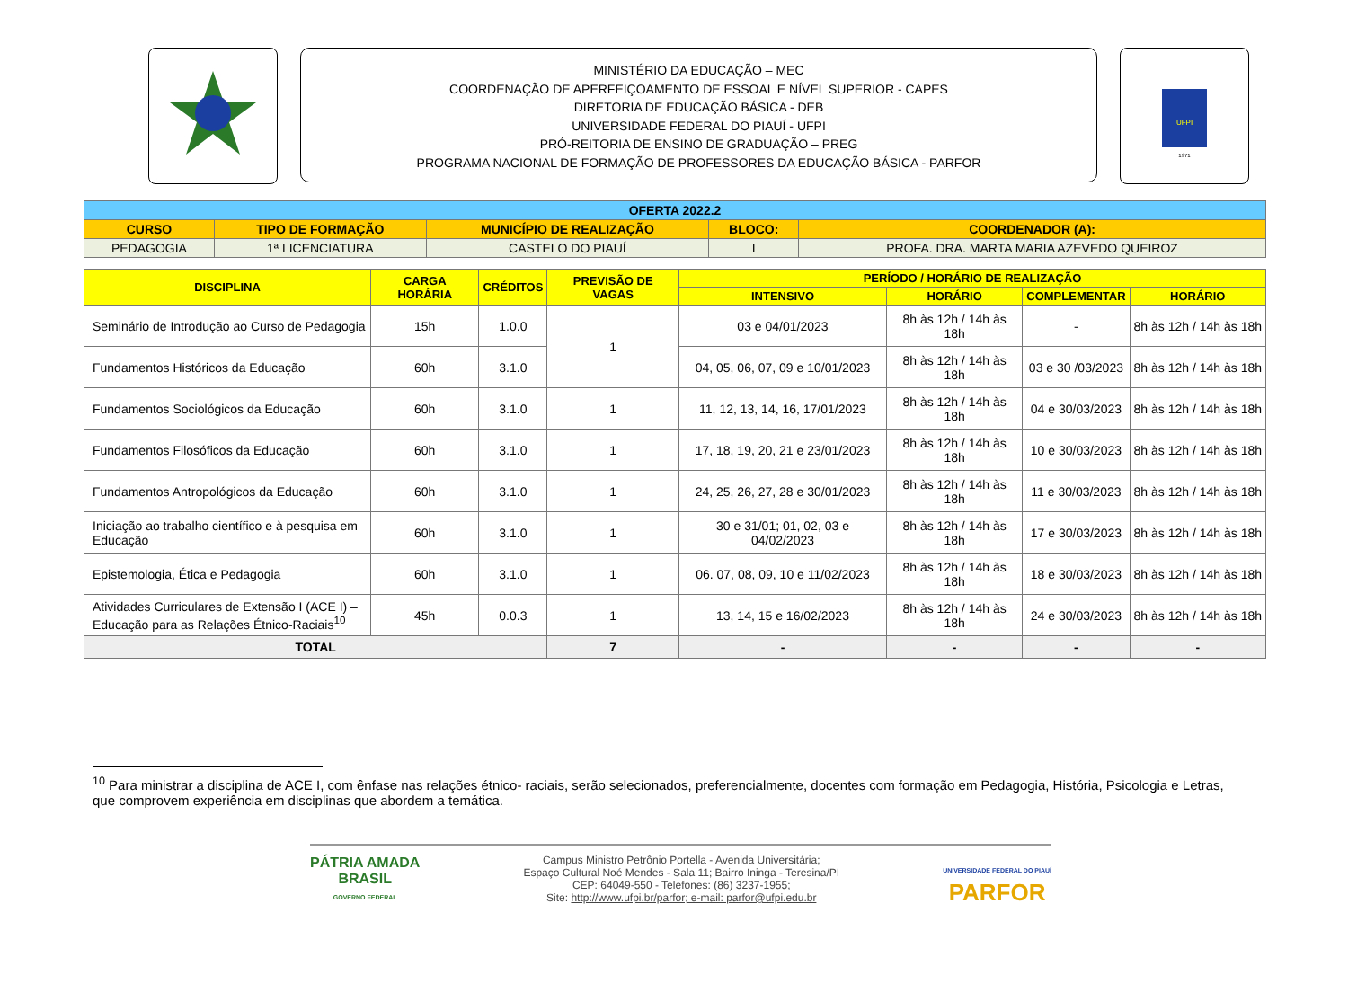MINISTÉRIO DA EDUCAÇÃO – MEC
COORDENAÇÃO DE APERFEIÇOAMENTO DE ESSOAL E NÍVEL SUPERIOR - CAPES
DIRETORIA DE EDUCAÇÃO BÁSICA - DEB
UNIVERSIDADE FEDERAL DO PIAUÍ - UFPI
PRÓ-REITORIA DE ENSINO DE GRADUAÇÃO – PREG
PROGRAMA NACIONAL DE FORMAÇÃO DE PROFESSORES DA EDUCAÇÃO BÁSICA - PARFOR
UFPI
1971
| OFERTA 2022.2 | | | | |
| --- | --- | --- | --- | --- |
| CURSO | TIPO DE FORMAÇÃO | MUNICÍPIO DE REALIZAÇÃO | BLOCO: | COORDENADOR (A): |
| PEDAGOGIA | 1ª LICENCIATURA | CASTELO DO PIAUÍ | I | PROFA. DRA. MARTA MARIA AZEVEDO QUEIROZ |
| DISCIPLINA | CARGA HORÁRIA | CRÉDITOS | PREVISÃO DE VAGAS | PERÍODO / HORÁRIO DE REALIZAÇÃO | | | |
| --- | --- | --- | --- | --- | --- | --- | --- |
| | | | | INTENSIVO | HORÁRIO | COMPLEMENTAR | HORÁRIO |
| Seminário de Introdução ao Curso de Pedagogia | 15h | 1.0.0 | 1 | 03 e 04/01/2023 | 8h às 12h / 14h às 18h | - | 8h às 12h / 14h às 18h |
| Fundamentos Históricos da Educação | 60h | 3.1.0 | | 04, 05, 06, 07, 09 e 10/01/2023 | 8h às 12h / 14h às 18h | 03 e 30 /03/2023 | 8h às 12h / 14h às 18h |
| Fundamentos Sociológicos da Educação | 60h | 3.1.0 | 1 | 11, 12, 13, 14, 16, 17/01/2023 | 8h às 12h / 14h às 18h | 04 e 30/03/2023 | 8h às 12h / 14h às 18h |
| Fundamentos Filosóficos da Educação | 60h | 3.1.0 | 1 | 17, 18, 19, 20, 21 e 23/01/2023 | 8h às 12h / 14h às 18h | 10 e 30/03/2023 | 8h às 12h / 14h às 18h |
| Fundamentos Antropológicos da Educação | 60h | 3.1.0 | 1 | 24, 25, 26, 27, 28 e 30/01/2023 | 8h às 12h / 14h às 18h | 11 e 30/03/2023 | 8h às 12h / 14h às 18h |
| Iniciação ao trabalho científico e à pesquisa em Educação | 60h | 3.1.0 | 1 | 30 e 31/01; 01, 02, 03 e 04/02/2023 | 8h às 12h / 14h às 18h | 17 e 30/03/2023 | 8h às 12h / 14h às 18h |
| Epistemologia, Ética e Pedagogia | 60h | 3.1.0 | 1 | 06. 07, 08, 09, 10 e 11/02/2023 | 8h às 12h / 14h às 18h | 18 e 30/03/2023 | 8h às 12h / 14h às 18h |
| Atividades Curriculares de Extensão I (ACE I) – Educação para as Relações Étnico-Raciais<sup>10</sup> | 45h | 0.0.3 | 1 | 13, 14, 15 e 16/02/2023 | 8h às 12h / 14h às 18h | 24 e 30/03/2023 | 8h às 12h / 14h às 18h |
| TOTAL | | | 7 | - | - | - | - |
<sup>10</sup> Para ministrar a disciplina de ACE I, com ênfase nas relações étnico- raciais, serão selecionados, preferencialmente, docentes com formação em Pedagogia, História, Psicologia e Letras, que comprovem experiência em disciplinas que abordem a temática.
PÁTRIA AMADA
BRASIL
GOVERNO FEDERAL
Campus Ministro Petrônio Portella - Avenida Universitária;
Espaço Cultural Noé Mendes - Sala 11; Bairro Ininga - Teresina/PI
CEP: 64049-550 - Telefones: (86) 3237-1955;
Site: http://www.ufpi.br/parfor; e-mail: parfor@ufpi.edu.br
UNIVERSIDADE FEDERAL DO PIAUÍ
PARFOR